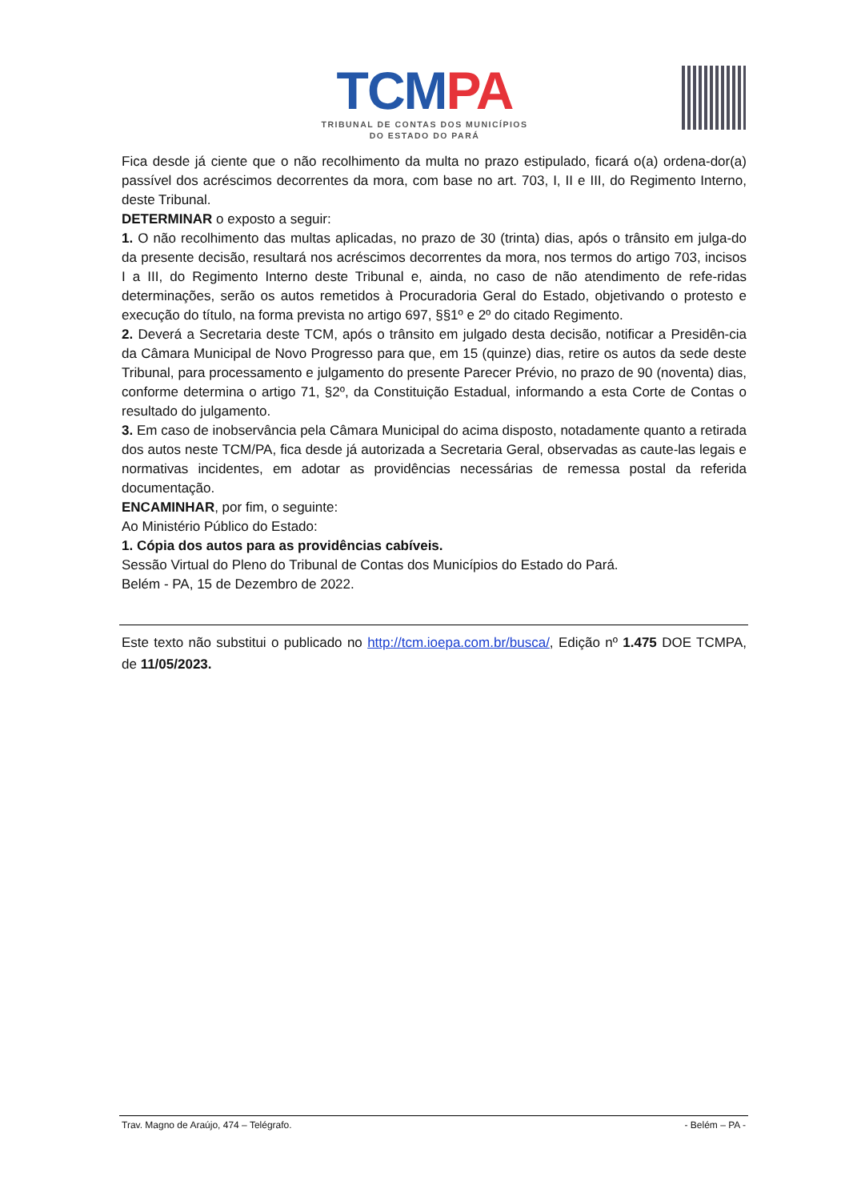TCM PA
TRIBUNAL DE CONTAS DOS MUNICÍPIOS
DO ESTADO DO PARÁ
Fica desde já ciente que o não recolhimento da multa no prazo estipulado, ficará o(a) ordena-dor(a) passível dos acréscimos decorrentes da mora, com base no art. 703, I, II e III, do Regimento Interno, deste Tribunal.
DETERMINAR o exposto a seguir:
1. O não recolhimento das multas aplicadas, no prazo de 30 (trinta) dias, após o trânsito em julga-do da presente decisão, resultará nos acréscimos decorrentes da mora, nos termos do artigo 703, incisos I a III, do Regimento Interno deste Tribunal e, ainda, no caso de não atendimento de refe-ridas determinações, serão os autos remetidos à Procuradoria Geral do Estado, objetivando o protesto e execução do título, na forma prevista no artigo 697, §§1º e 2º do citado Regimento.
2. Deverá a Secretaria deste TCM, após o trânsito em julgado desta decisão, notificar a Presidên-cia da Câmara Municipal de Novo Progresso para que, em 15 (quinze) dias, retire os autos da sede deste Tribunal, para processamento e julgamento do presente Parecer Prévio, no prazo de 90 (noventa) dias, conforme determina o artigo 71, §2º, da Constituição Estadual, informando a esta Corte de Contas o resultado do julgamento.
3. Em caso de inobservância pela Câmara Municipal do acima disposto, notadamente quanto a retirada dos autos neste TCM/PA, fica desde já autorizada a Secretaria Geral, observadas as caute-las legais e normativas incidentes, em adotar as providências necessárias de remessa postal da referida documentação.
ENCAMINHAR, por fim, o seguinte:
Ao Ministério Público do Estado:
1. Cópia dos autos para as providências cabíveis.
Sessão Virtual do Pleno do Tribunal de Contas dos Municípios do Estado do Pará.
Belém - PA, 15 de Dezembro de 2022.
Este texto não substitui o publicado no http://tcm.ioepa.com.br/busca/, Edição nº 1.475 DOE TCMPA, de 11/05/2023.
Trav. Magno de Araújo, 474 – Telégrafo. - Belém – PA -